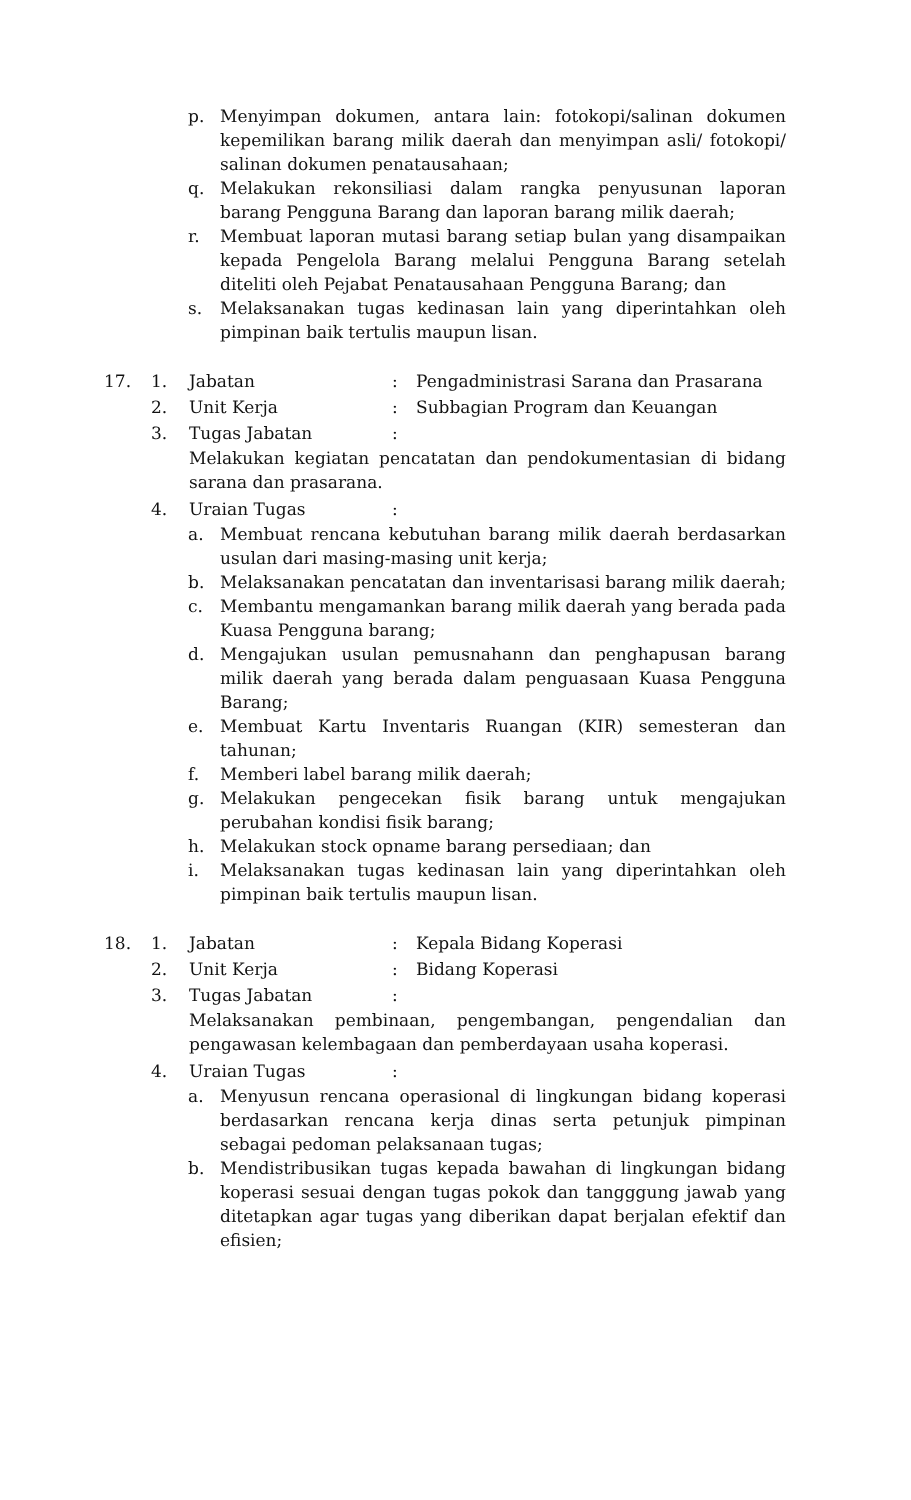p. Menyimpan dokumen, antara lain: fotokopi/salinan dokumen kepemilikan barang milik daerah dan menyimpan asli/ fotokopi/ salinan dokumen penatausahaan;
q. Melakukan rekonsiliasi dalam rangka penyusunan laporan barang Pengguna Barang dan laporan barang milik daerah;
r. Membuat laporan mutasi barang setiap bulan yang disampaikan kepada Pengelola Barang melalui Pengguna Barang setelah diteliti oleh Pejabat Penatausahaan Pengguna Barang; dan
s. Melaksanakan tugas kedinasan lain yang diperintahkan oleh pimpinan baik tertulis maupun lisan.
17. 1. Jabatan :
Pengadministrasi Sarana dan Prasarana
2. Unit Kerja : Subbagian Program dan Keuangan
3. Tugas Jabatan :
Melakukan kegiatan pencatatan dan pendokumentasian di bidang sarana dan prasarana.
4. Uraian Tugas :
a. Membuat rencana kebutuhan barang milik daerah berdasarkan usulan dari masing-masing unit kerja;
b. Melaksanakan pencatatan dan inventarisasi barang milik daerah;
c. Membantu mengamankan barang milik daerah yang berada pada Kuasa Pengguna barang;
d. Mengajukan usulan pemusnahann dan penghapusan barang milik daerah yang berada dalam penguasaan Kuasa Pengguna Barang;
e. Membuat Kartu Inventaris Ruangan (KIR) semesteran dan tahunan;
f. Memberi label barang milik daerah;
g. Melakukan pengecekan fisik barang untuk mengajukan perubahan kondisi fisik barang;
h. Melakukan stock opname barang persediaan; dan
i. Melaksanakan tugas kedinasan lain yang diperintahkan oleh pimpinan baik tertulis maupun lisan.
18. 1. Jabatan : Kepala Bidang Koperasi
2. Unit Kerja : Bidang Koperasi
3. Tugas Jabatan :
Melaksanakan pembinaan, pengembangan, pengendalian dan pengawasan kelembagaan dan pemberdayaan usaha koperasi.
4. Uraian Tugas :
a. Menyusun rencana operasional di lingkungan bidang koperasi berdasarkan rencana kerja dinas serta petunjuk pimpinan sebagai pedoman pelaksanaan tugas;
b. Mendistribusikan tugas kepada bawahan di lingkungan bidang koperasi sesuai dengan tugas pokok dan tangggung jawab yang ditetapkan agar tugas yang diberikan dapat berjalan efektif dan efisien;